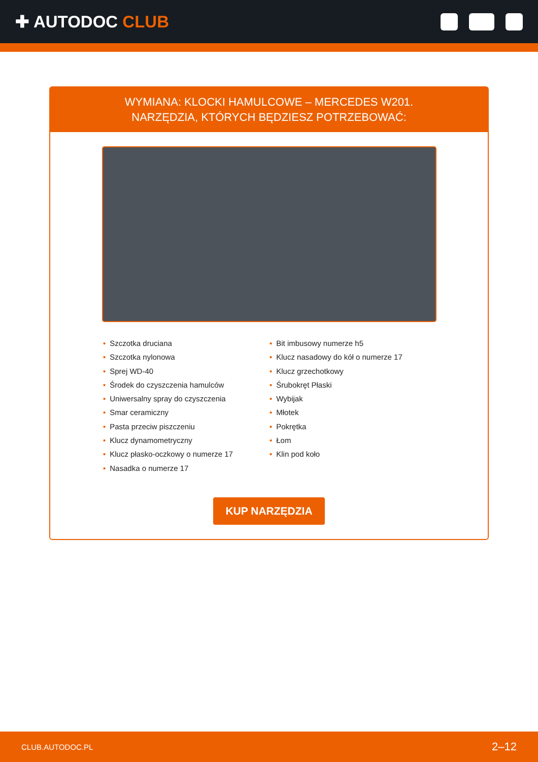✚ AUTODOC CLUB
WYMIANA: KLOCKI HAMULCOWE – MERCEDES W201.
NARZĘDZIA, KTÓRYCH BĘDZIESZ POTRZEBOWAĆ:
• Szczotka druciana
• Szczotka nylonowa
• Sprej WD-40
• Środek do czyszczenia hamulców
• Uniwersalny spray do czyszczenia
• Smar ceramiczny
• Pasta przeciw piszczeniu
• Klucz dynamometryczny
• Klucz płasko-oczkowy o numerze 17
• Nasadka o numerze 17
• Bit imbusowy numerze h5
• Klucz nasadowy do kół o numerze 17
• Klucz grzechotkowy
• Śrubokręt Płaski
• Wybijak
• Młotek
• Pokrętka
• Łom
• Klin pod koło
KUP NARZĘDZIA
CLUB.AUTODOC.PL 2–12